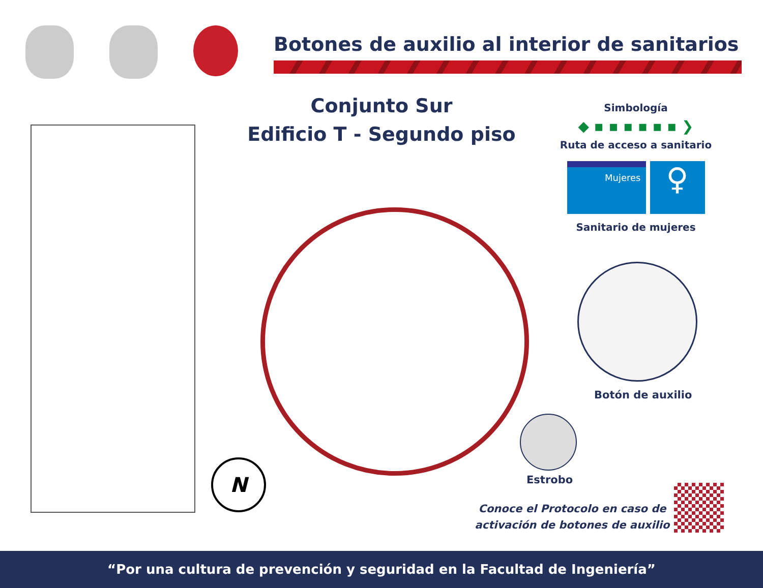Botones de auxilio al interior de sanitarios
Conjunto Sur
Edificio T - Segundo piso
Simbología
◆ ▪ ▪ ▪ ▪ ▪ ▪ ❯
Ruta de acceso a sanitario
Mujeres
♀
Sanitario de mujeres
Botón de auxilio
Estrobo
N
Conoce el Protocolo en caso de activación de botones de auxilio
“Por una cultura de prevención y seguridad en la Facultad de Ingeniería”